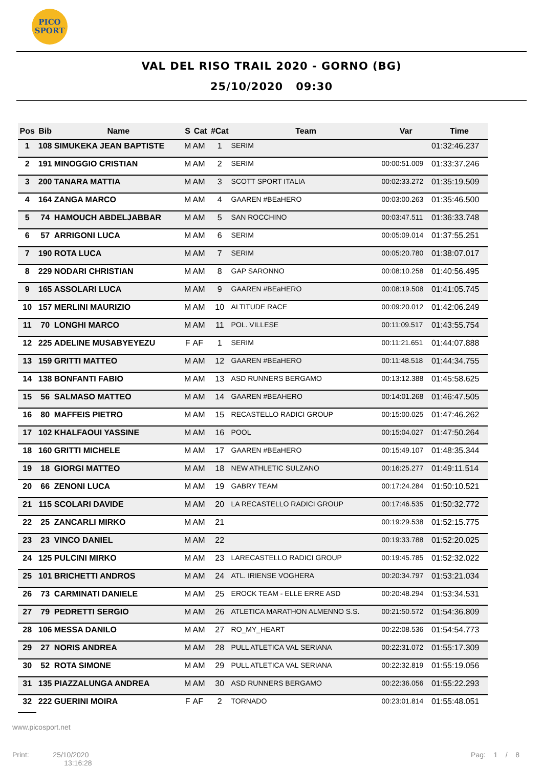PICO SPORT
VAL DEL RISO TRAIL 2020 - GORNO (BG)
25/10/2020 09:30
| Pos | Bib | Name | S | Cat | #Cat | Team | Var | Time |
| --- | --- | --- | --- | --- | --- | --- | --- | --- |
| 1 | 108 | SIMUKEKA JEAN BAPTISTE | M | AM | 1 | SERIM | | 01:32:46.237 |
| 2 | 191 | MINOGGIO CRISTIAN | M | AM | 2 | SERIM | 00:00:51.009 | 01:33:37.246 |
| 3 | 200 | TANARA MATTIA | M | AM | 3 | SCOTT SPORT ITALIA | 00:02:33.272 | 01:35:19.509 |
| 4 | 164 | ZANGA MARCO | M | AM | 4 | GAAREN #BEaHERO | 00:03:00.263 | 01:35:46.500 |
| 5 | 74 | HAMOUCH ABDELJABBAR | M | AM | 5 | SAN ROCCHINO | 00:03:47.511 | 01:36:33.748 |
| 6 | 57 | ARRIGONI LUCA | M | AM | 6 | SERIM | 00:05:09.014 | 01:37:55.251 |
| 7 | 190 | ROTA LUCA | M | AM | 7 | SERIM | 00:05:20.780 | 01:38:07.017 |
| 8 | 229 | NODARI CHRISTIAN | M | AM | 8 | GAP SARONNO | 00:08:10.258 | 01:40:56.495 |
| 9 | 165 | ASSOLARI LUCA | M | AM | 9 | GAAREN #BEaHERO | 00:08:19.508 | 01:41:05.745 |
| 10 | 157 | MERLINI MAURIZIO | M | AM | 10 | ALTITUDE RACE | 00:09:20.012 | 01:42:06.249 |
| 11 | 70 | LONGHI MARCO | M | AM | 11 | POL. VILLESE | 00:11:09.517 | 01:43:55.754 |
| 12 | 225 | ADELINE MUSABYEYEZU | F | AF | 1 | SERIM | 00:11:21.651 | 01:44:07.888 |
| 13 | 159 | GRITTI MATTEO | M | AM | 12 | GAAREN #BEaHERO | 00:11:48.518 | 01:44:34.755 |
| 14 | 138 | BONFANTI FABIO | M | AM | 13 | ASD RUNNERS BERGAMO | 00:13:12.388 | 01:45:58.625 |
| 15 | 56 | SALMASO MATTEO | M | AM | 14 | GAAREN #BEAHERO | 00:14:01.268 | 01:46:47.505 |
| 16 | 80 | MAFFEIS PIETRO | M | AM | 15 | RECASTELLO RADICI GROUP | 00:15:00.025 | 01:47:46.262 |
| 17 | 102 | KHALFAOUI YASSINE | M | AM | 16 | POOL | 00:15:04.027 | 01:47:50.264 |
| 18 | 160 | GRITTI MICHELE | M | AM | 17 | GAAREN #BEaHERO | 00:15:49.107 | 01:48:35.344 |
| 19 | 18 | GIORGI MATTEO | M | AM | 18 | NEW ATHLETIC SULZANO | 00:16:25.277 | 01:49:11.514 |
| 20 | 66 | ZENONI LUCA | M | AM | 19 | GABRY TEAM | 00:17:24.284 | 01:50:10.521 |
| 21 | 115 | SCOLARI DAVIDE | M | AM | 20 | LA RECASTELLO RADICI GROUP | 00:17:46.535 | 01:50:32.772 |
| 22 | 25 | ZANCARLI MIRKO | M | AM | 21 | | 00:19:29.538 | 01:52:15.775 |
| 23 | 23 | VINCO DANIEL | M | AM | 22 | | 00:19:33.788 | 01:52:20.025 |
| 24 | 125 | PULCINI MIRKO | M | AM | 23 | LARECASTELLO RADICI GROUP | 00:19:45.785 | 01:52:32.022 |
| 25 | 101 | BRICHETTI ANDROS | M | AM | 24 | ATL. IRIENSE VOGHERA | 00:20:34.797 | 01:53:21.034 |
| 26 | 73 | CARMINATI DANIELE | M | AM | 25 | EROCK TEAM - ELLE ERRE ASD | 00:20:48.294 | 01:53:34.531 |
| 27 | 79 | PEDRETTI SERGIO | M | AM | 26 | ATLETICA MARATHON ALMENNO S.S. | 00:21:50.572 | 01:54:36.809 |
| 28 | 106 | MESSA DANILO | M | AM | 27 | RO_MY_HEART | 00:22:08.536 | 01:54:54.773 |
| 29 | 27 | NORIS ANDREA | M | AM | 28 | PULL ATLETICA VAL SERIANA | 00:22:31.072 | 01:55:17.309 |
| 30 | 52 | ROTA SIMONE | M | AM | 29 | PULL ATLETICA VAL SERIANA | 00:22:32.819 | 01:55:19.056 |
| 31 | 135 | PIAZZALUNGA ANDREA | M | AM | 30 | ASD RUNNERS BERGAMO | 00:22:36.056 | 01:55:22.293 |
| 32 | 222 | GUERINI MOIRA | F | AF | 2 | TORNADO | 00:23:01.814 | 01:55:48.051 |
www.picosport.net
Print: 25/10/2020
13:16:28
Pag: 1 / 8